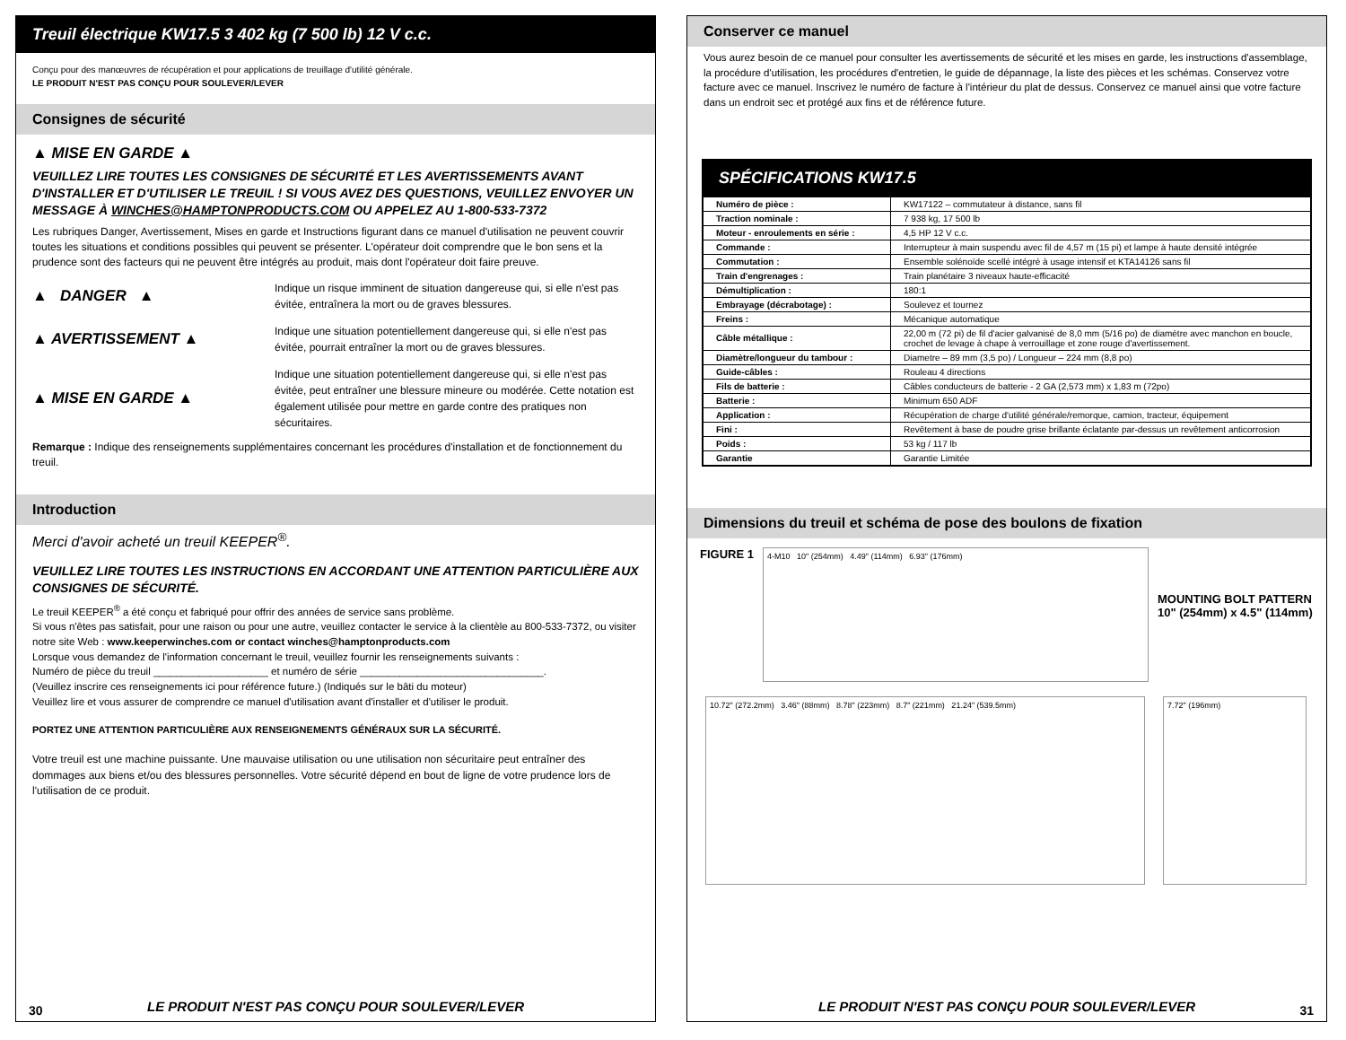Treuil électrique KW17.5 3 402 kg (7 500 lb) 12 V c.c.
Conçu pour des manœuvres de récupération et pour applications de treuillage d'utilité générale.
LE PRODUIT N'EST PAS CONÇU POUR SOULEVER/LEVER
Consignes de sécurité
▲ MISE EN GARDE ▲
VEUILLEZ LIRE TOUTES LES CONSIGNES DE SÉCURITÉ ET LES AVERTISSEMENTS AVANT D'INSTALLER ET D'UTILISER LE TREUIL ! SI VOUS AVEZ DES QUESTIONS, VEUILLEZ ENVOYER UN MESSAGE À WINCHES@HAMPTONPRODUCTS.COM OU APPELEZ AU 1-800-533-7372
Les rubriques Danger, Avertissement, Mises en garde et Instructions figurant dans ce manuel d'utilisation ne peuvent couvrir toutes les situations et conditions possibles qui peuvent se présenter. L'opérateur doit comprendre que le bon sens et la prudence sont des facteurs qui ne peuvent être intégrés au produit, mais dont l'opérateur doit faire preuve.
▲ DANGER ▲
Indique un risque imminent de situation dangereuse qui, si elle n'est pas évitée, entraînera la mort ou de graves blessures.
▲ AVERTISSEMENT ▲
Indique une situation potentiellement dangereuse qui, si elle n'est pas évitée, pourrait entraîner la mort ou de graves blessures.
▲ MISE EN GARDE ▲
Indique une situation potentiellement dangereuse qui, si elle n'est pas évitée, peut entraîner une blessure mineure ou modérée. Cette notation est également utilisée pour mettre en garde contre des pratiques non sécuritaires.
Remarque : Indique des renseignements supplémentaires concernant les procédures d'installation et de fonctionnement du treuil.
Introduction
Merci d'avoir acheté un treuil KEEPER<sup>®</sup>.
VEUILLEZ LIRE TOUTES LES INSTRUCTIONS EN ACCORDANT UNE ATTENTION PARTICULIÈRE AUX CONSIGNES DE SÉCURITÉ.
Le treuil KEEPER<sup>®</sup> a été conçu et fabriqué pour offrir des années de service sans problème.
Si vous n'êtes pas satisfait, pour une raison ou pour une autre, veuillez contacter le service à la clientèle au 800-533-7372, ou visiter notre site Web : www.keeperwinches.com or contact winches@hamptonproducts.com
Lorsque vous demandez de l'information concernant le treuil, veuillez fournir les renseignements suivants :
Numéro de pièce du treuil ____________________ et numéro de série ________________________________.
(Veuillez inscrire ces renseignements ici pour référence future.) (Indiqués sur le bâti du moteur)
Veuillez lire et vous assurer de comprendre ce manuel d'utilisation avant d'installer et d'utiliser le produit.
PORTEZ UNE ATTENTION PARTICULIÈRE AUX RENSEIGNEMENTS GÉNÉRAUX SUR LA SÉCURITÉ.
Votre treuil est une machine puissante. Une mauvaise utilisation ou une utilisation non sécuritaire peut entraîner des dommages aux biens et/ou des blessures personnelles. Votre sécurité dépend en bout de ligne de votre prudence lors de l'utilisation de ce produit.
LE PRODUIT N'EST PAS CONÇU POUR SOULEVER/LEVER
30
Conserver ce manuel
Vous aurez besoin de ce manuel pour consulter les avertissements de sécurité et les mises en garde, les instructions d'assemblage, la procédure d'utilisation, les procédures d'entretien, le guide de dépannage, la liste des pièces et les schémas. Conservez votre facture avec ce manuel. Inscrivez le numéro de facture à l'intérieur du plat de dessus. Conservez ce manuel ainsi que votre facture dans un endroit sec et protégé aux fins et de référence future.
SPÉCIFICATIONS KW17.5
| Numéro de pièce : | KW17122 – commutateur à distance, sans fil |
| Traction nominale : | 7 938 kg, 17 500 lb |
| Moteur - enroulements en série : | 4,5 HP 12 V c.c. |
| Commande : | Interrupteur à main suspendu avec fil de 4,57 m (15 pi) et lampe à haute densité intégrée |
| Commutation : | Ensemble solénoïde scellé intégré à usage intensif et KTA14126 sans fil |
| Train d'engrenages : | Train planétaire 3 niveaux haute-efficacité |
| Démultiplication : | 180:1 |
| Embrayage (décrabotage) : | Soulevez et tournez |
| Freins : | Mécanique automatique |
| Câble métallique : | 22,00 m (72 pi) de fil d'acier galvanisé de 8,0 mm (5/16 po) de diamètre avec manchon en boucle, crochet de levage à chape à verrouillage et zone rouge d'avertissement. |
| Diamètre/longueur du tambour : | Diametre – 89 mm (3,5 po) / Longueur – 224 mm (8,8 po) |
| Guide-câbles : | Rouleau 4 directions |
| Fils de batterie : | Câbles conducteurs de batterie - 2 GA (2,573 mm) x 1,83 m (72po) |
| Batterie : | Minimum 650 ADF |
| Application : | Récupération de charge d'utilité générale/remorque, camion, tracteur, équipement |
| Fini : | Revêtement à base de poudre grise brillante éclatante par-dessus un revêtement anticorrosion |
| Poids : | 53 kg / 117 lb |
| Garantie | Garantie Limitée |
Dimensions du treuil et schéma de pose des boulons de fixation
FIGURE 1
4-M10 10" (254mm) 4.49" (114mm) 6.93" (176mm)
MOUNTING BOLT PATTERN
10" (254mm) x 4.5" (114mm)
10.72" (272.2mm) 3.46" (88mm) 8.78" (223mm) 8.7" (221mm) 21.24" (539.5mm) 7.72" (196mm)
LE PRODUIT N'EST PAS CONÇU POUR SOULEVER/LEVER
31